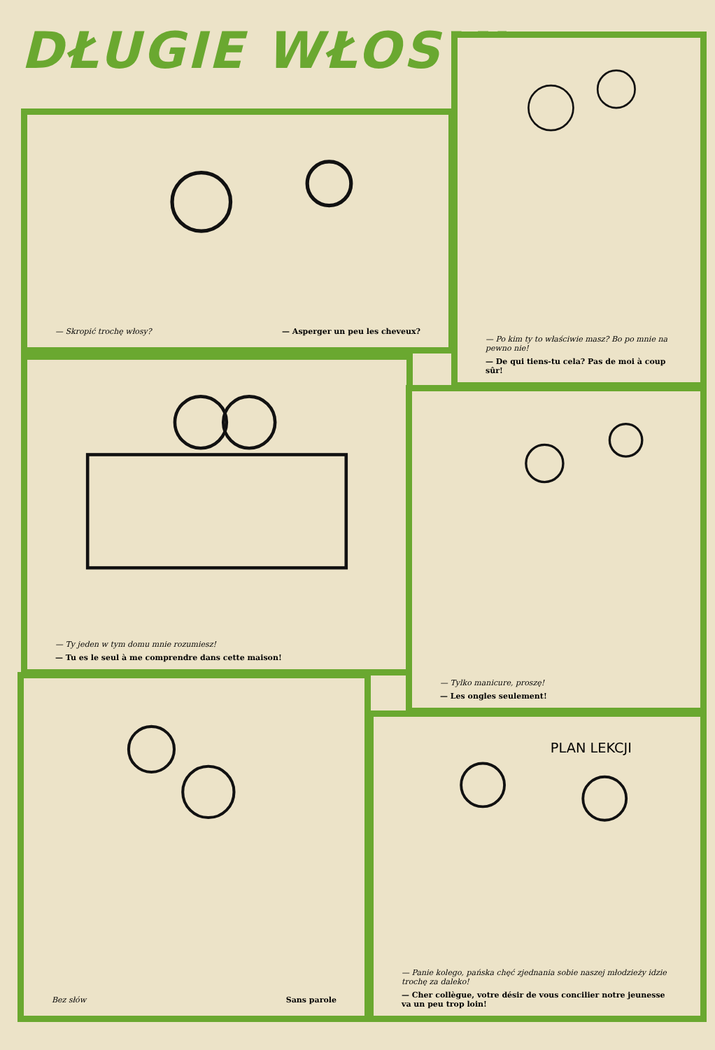DŁUGIE WŁOSY!
— Skropić trochę włosy? — Asperger un peu les cheveux?
— Po kim ty to właściwie masz? Bo po mnie na pewno nie!
— De qui tiens-tu cela? Pas de moi à coup sûr!
— Ty jeden w tym domu mnie rozumiesz!
— Tu es le seul à me comprendre dans cette maison!
— Tylko manicure, proszę!
— Les ongles seulement!
Bez słów Sans parole
PLAN LEKCJI
— Panie kolego, pańska chęć zjednania sobie naszej młodzieży idzie trochę za daleko!
— Cher collègue, votre désir de vous concilier notre jeunesse va un peu trop loin!